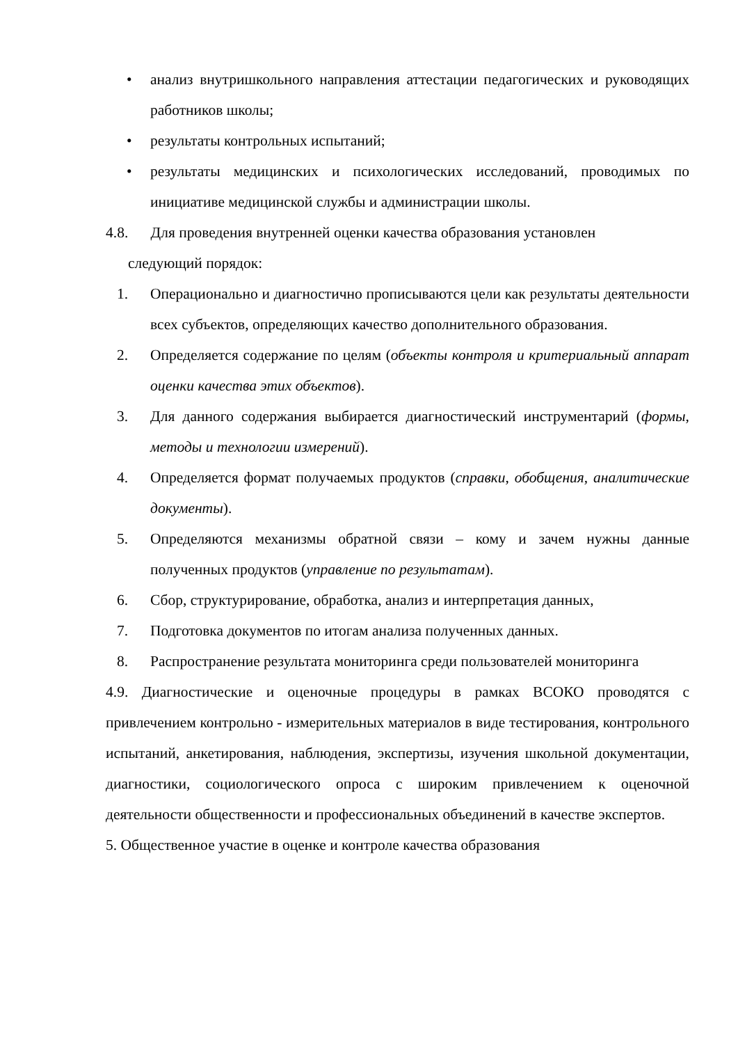• анализ внутришкольного направления аттестации педагогических и руководящих работников школы;
• результаты контрольных испытаний;
• результаты медицинских и психологических исследований, проводимых по инициативе медицинской службы и администрации школы.
4.8. Для проведения внутренней оценки качества образования установлен
следующий порядок:
1. Операционально и диагностично прописываются цели как результаты деятельности всех субъектов, определяющих качество дополнительного образования.
2. Определяется содержание по целям (объекты контроля и критериальный аппарат оценки качества этих объектов).
3. Для данного содержания выбирается диагностический инструментарий (формы, методы и технологии измерений).
4. Определяется формат получаемых продуктов (справки, обобщения, аналитические документы).
5. Определяются механизмы обратной связи – кому и зачем нужны данные полученных продуктов (управление по результатам).
6. Сбор, структурирование, обработка, анализ и интерпретация данных,
7. Подготовка документов по итогам анализа полученных данных.
8. Распространение результата мониторинга среди пользователей мониторинга
4.9. Диагностические и оценочные процедуры в рамках ВСОКО проводятся с привлечением контрольно - измерительных материалов в виде тестирования, контрольного испытаний, анкетирования, наблюдения, экспертизы, изучения школьной документации, диагностики, социологического опроса с широким привлечением к оценочной деятельности общественности и профессиональных объединений в качестве экспертов.
5. Общественное участие в оценке и контроле качества образования